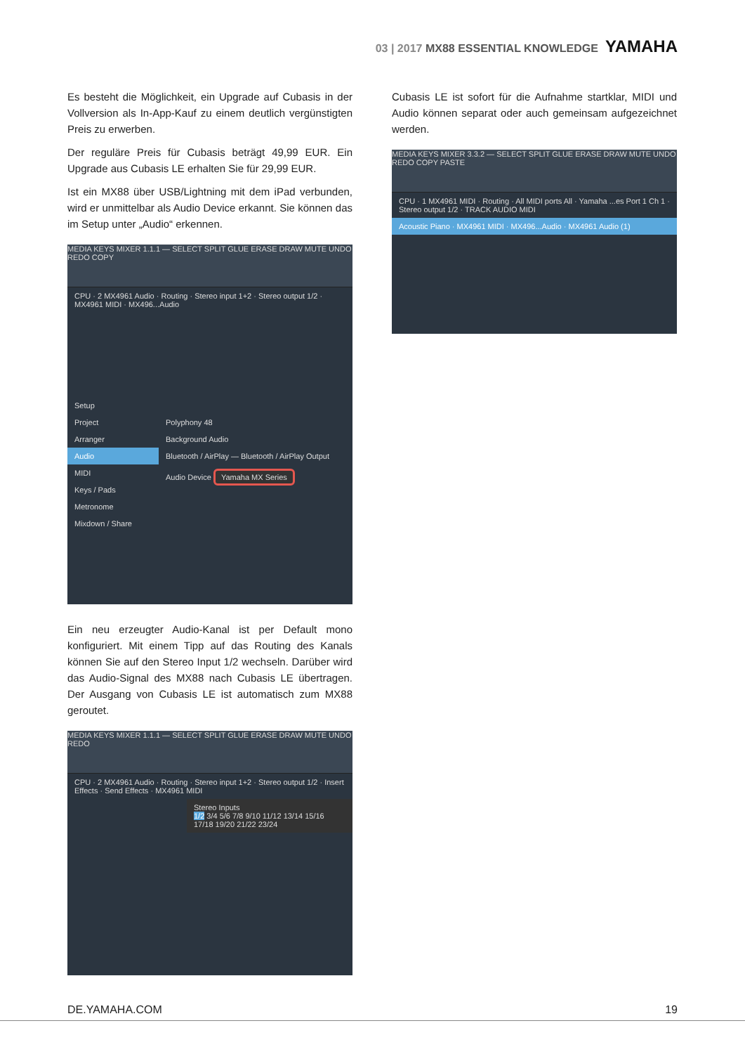03 | 2017 MX88 ESSENTIAL KNOWLEDGE YAMAHA
Es besteht die Möglichkeit, ein Upgrade auf Cubasis in der Vollversion als In-App-Kauf zu einem deutlich vergünstigten Preis zu erwerben.
Der reguläre Preis für Cubasis beträgt 49,99 EUR. Ein Upgrade aus Cubasis LE erhalten Sie für 29,99 EUR.
Ist ein MX88 über USB/Lightning mit dem iPad verbunden, wird er unmittelbar als Audio Device erkannt. Sie können das im Setup unter „Audio“ erkennen.
MEDIA KEYS MIXER 1.1.1 — SELECT SPLIT GLUE ERASE DRAW MUTE UNDO REDO COPY
CPU · 2 MX4961 Audio · Routing · Stereo input 1+2 · Stereo output 1/2 · MX4961 MIDI · MX496...Audio
Setup
Project
Arranger
Audio
MIDI
Keys / Pads
Metronome
Mixdown / Share
Polyphony 48
Background Audio
Bluetooth / AirPlay — Bluetooth / AirPlay Output
Audio Device Yamaha MX Series
Ein neu erzeugter Audio-Kanal ist per Default mono konfiguriert. Mit einem Tipp auf das Routing des Kanals können Sie auf den Stereo Input 1/2 wechseln. Darüber wird das Audio-Signal des MX88 nach Cubasis LE übertragen. Der Ausgang von Cubasis LE ist automatisch zum MX88 geroutet.
MEDIA KEYS MIXER 1.1.1 — SELECT SPLIT GLUE ERASE DRAW MUTE UNDO REDO
CPU · 2 MX4961 Audio · Routing · Stereo input 1+2 · Stereo output 1/2 · Insert Effects · Send Effects · MX4961 MIDI
Stereo Inputs
1/2 3/4 5/6 7/8 9/10 11/12 13/14 15/16 17/18 19/20 21/22 23/24
Cubasis LE ist sofort für die Aufnahme startklar, MIDI und Audio können separat oder auch gemeinsam aufgezeichnet werden.
MEDIA KEYS MIXER 3.3.2 — SELECT SPLIT GLUE ERASE DRAW MUTE UNDO REDO COPY PASTE
CPU · 1 MX4961 MIDI · Routing · All MIDI ports All · Yamaha ...es Port 1 Ch 1 · Stereo output 1/2 · TRACK AUDIO MIDI
Acoustic Piano · MX4961 MIDI · MX496...Audio · MX4961 Audio (1)
DE.YAMAHA.COM 19